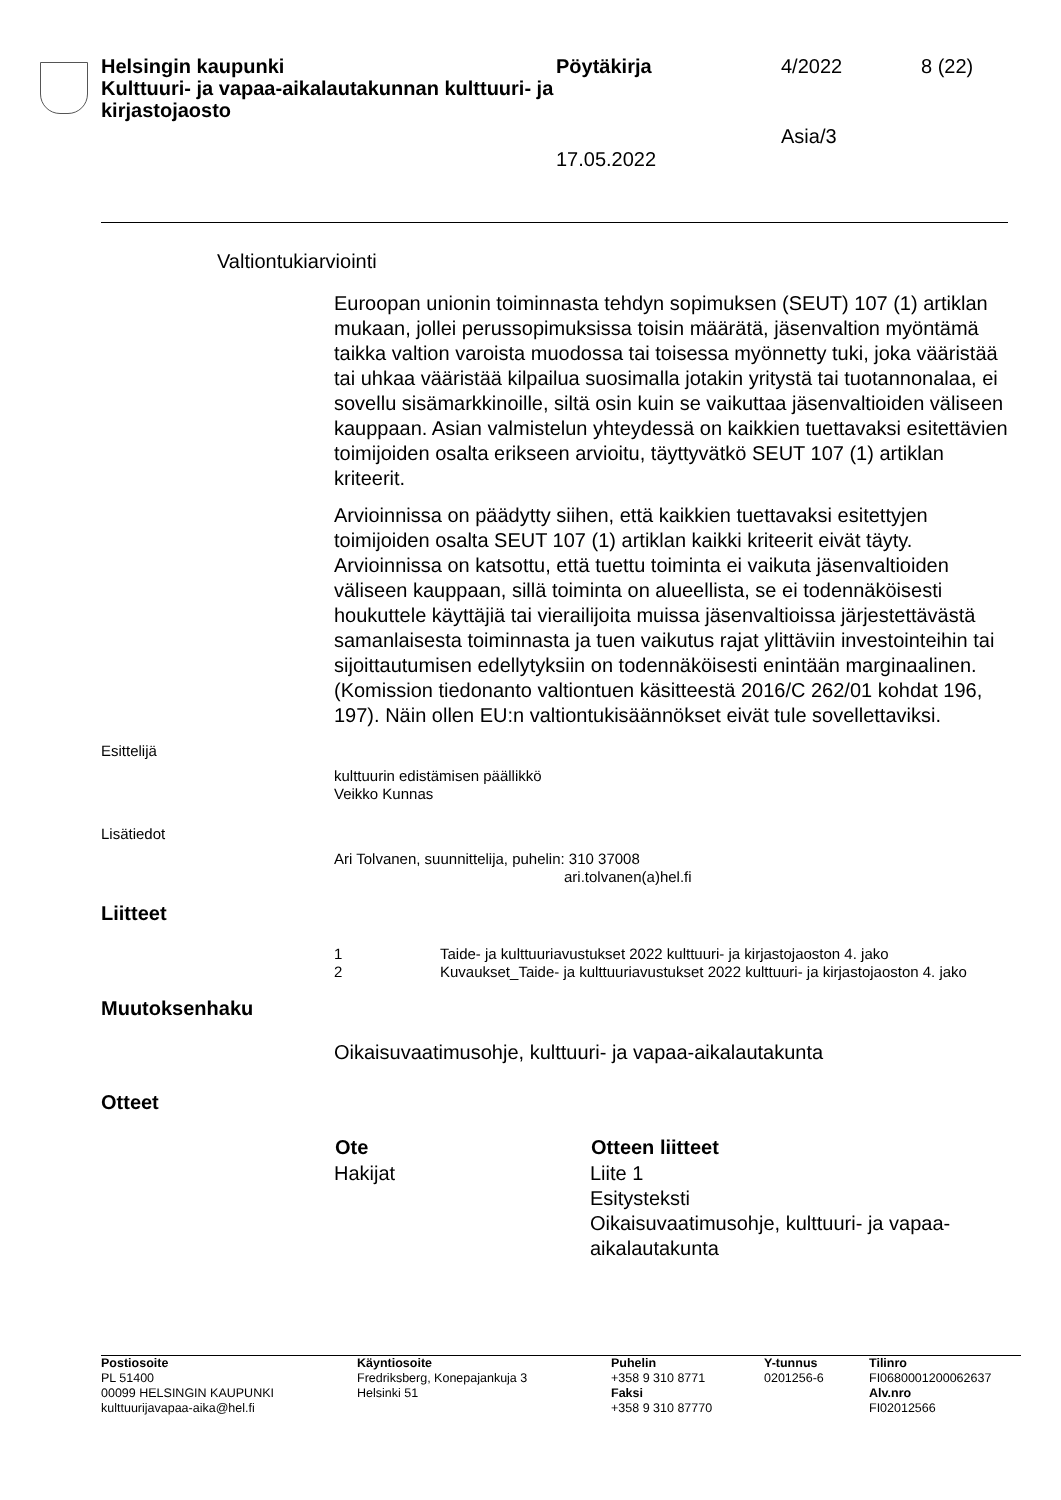Helsingin kaupunki
Kulttuuri- ja vapaa-aikalautakunnan kulttuuri- ja kirjastojaosto
Pöytäkirja 4/2022 8 (22)
Asia/3
17.05.2022
Valtiontukiarviointi
Euroopan unionin toiminnasta tehdyn sopimuksen (SEUT) 107 (1) artiklan mukaan, jollei perussopimuksissa toisin määrätä, jäsenvaltion myöntämä taikka valtion varoista muodossa tai toisessa myönnetty tuki, joka vääristää tai uhkaa vääristää kilpailua suosimalla jotakin yritystä tai tuotannonalaa, ei sovellu sisämarkkinoille, siltä osin kuin se vaikuttaa jäsenvaltioiden väliseen kauppaan. Asian valmistelun yhteydessä on kaikkien tuettavaksi esitettävien toimijoiden osalta erikseen arvioitu, täyttyvätkö SEUT 107 (1) artiklan kriteerit.
Arvioinnissa on päädytty siihen, että kaikkien tuettavaksi esitettyjen toimijoiden osalta SEUT 107 (1) artiklan kaikki kriteerit eivät täyty. Arvioinnissa on katsottu, että tuettu toiminta ei vaikuta jäsenvaltioiden väliseen kauppaan, sillä toiminta on alueellista, se ei todennäköisesti houkuttele käyttäjiä tai vierailijoita muissa jäsenvaltioissa järjestettävästä samanlaisesta toiminnasta ja tuen vaikutus rajat ylittäviin investointeihin tai sijoittautumisen edellytyksiin on todennäköisesti enintään marginaalinen. (Komission tiedonanto valtiontuen käsitteestä 2016/C 262/01 kohdat 196, 197). Näin ollen EU:n valtiontukisäännökset eivät tule sovellettaviksi.
Esittelijä
kulttuurin edistämisen päällikkö
Veikko Kunnas
Lisätiedot
Ari Tolvanen, suunnittelija, puhelin: 310 37008
ari.tolvanen(a)hel.fi
Liitteet
| 1 | Taide- ja kulttuuriavustukset 2022 kulttuuri- ja kirjastojaoston 4. jako |
| 2 | Kuvaukset_Taide- ja kulttuuriavustukset 2022 kulttuuri- ja kirjastojaoston 4. jako |
Muutoksenhaku
Oikaisuvaatimusohje, kulttuuri- ja vapaa-aikalautakunta
Otteet
| Ote | Otteen liitteet |
| --- | --- |
| Hakijat | Liite 1 Esitysteksti Oikaisuvaatimusohje, kulttuuri- ja vapaa- aikalautakunta |
Postiosoite
PL 51400
00099 HELSINGIN KAUPUNKI
kulttuurijavapaa-aika@hel.fi
Käyntiosoite
Fredriksberg, Konepajankuja 3
Helsinki 51
Puhelin
+358 9 310 8771
Faksi
+358 9 310 87770
Y-tunnus
0201256-6
Tilinro
FI0680001200062637
Alv.nro
FI02012566